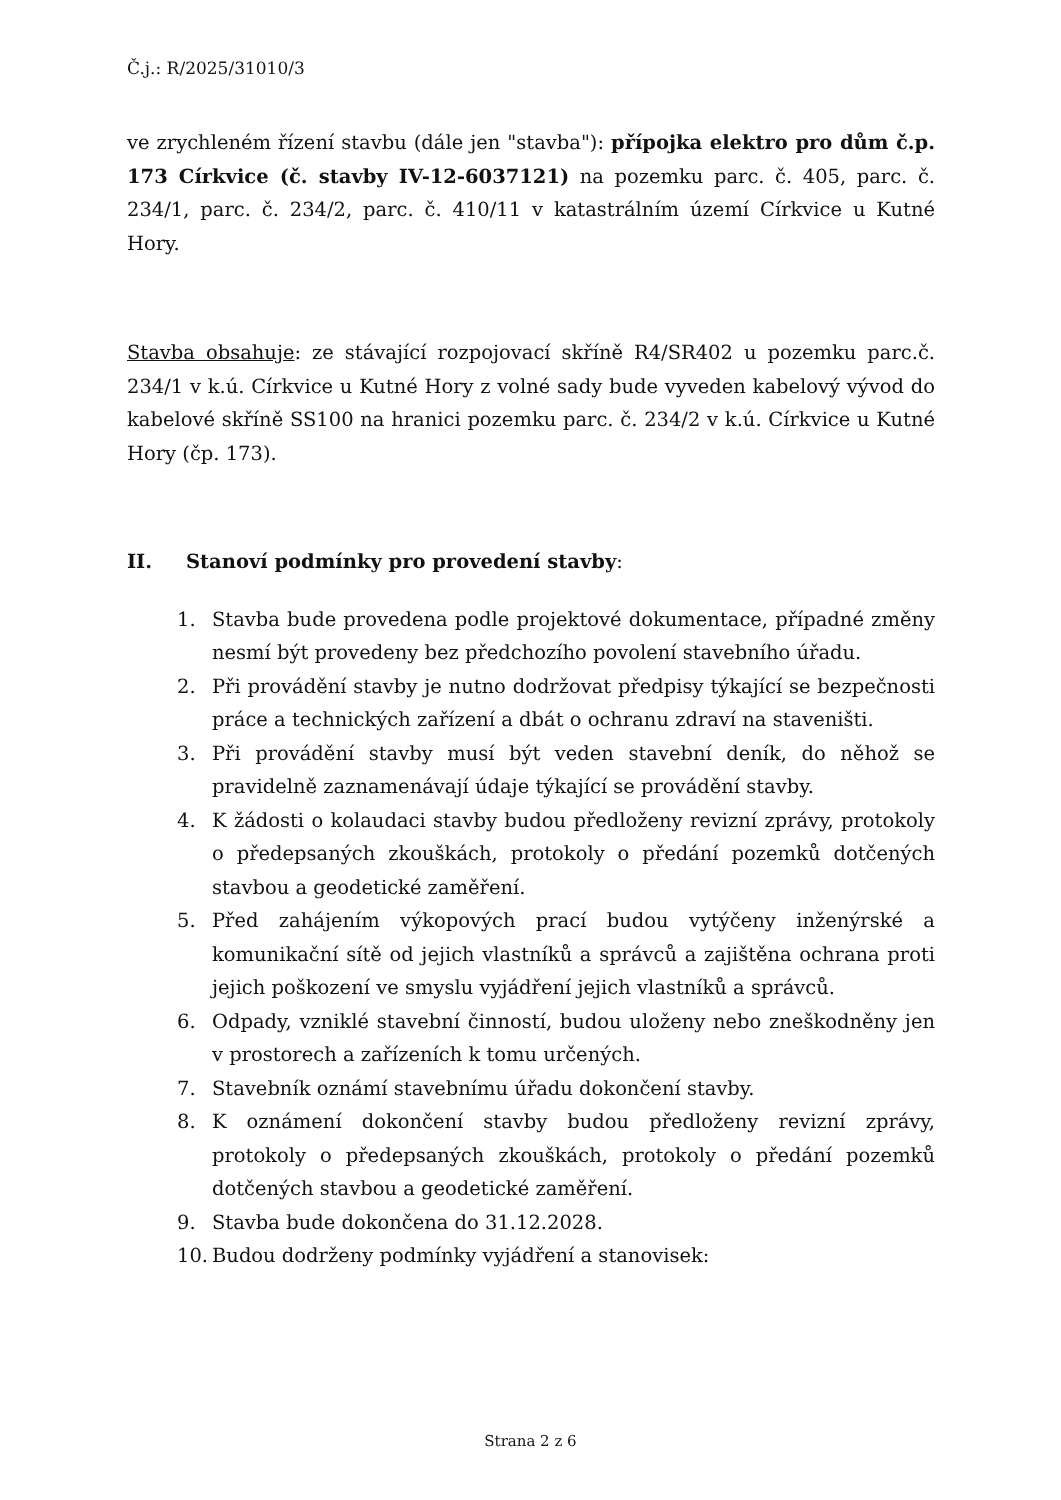Č.j.: R/2025/31010/3
ve zrychleném řízení stavbu (dále jen "stavba"): přípojka elektro pro dům č.p. 173 Církvice (č. stavby IV-12-6037121) na pozemku parc. č. 405, parc. č. 234/1, parc. č. 234/2, parc. č. 410/11 v katastrálním území Církvice u Kutné Hory.
Stavba obsahuje: ze stávající rozpojovací skříně R4/SR402 u pozemku parc.č. 234/1 v k.ú. Církvice u Kutné Hory z volné sady bude vyveden kabelový vývod do kabelové skříně SS100 na hranici pozemku parc. č. 234/2 v k.ú. Církvice u Kutné Hory (čp. 173).
II. Stanoví podmínky pro provedení stavby:
1. Stavba bude provedena podle projektové dokumentace, případné změny nesmí být provedeny bez předchozího povolení stavebního úřadu.
2. Při provádění stavby je nutno dodržovat předpisy týkající se bezpečnosti práce a technických zařízení a dbát o ochranu zdraví na staveništi.
3. Při provádění stavby musí být veden stavební deník, do něhož se pravidelně zaznamenávají údaje týkající se provádění stavby.
4. K žádosti o kolaudaci stavby budou předloženy revizní zprávy, protokoly o předepsaných zkouškách, protokoly o předání pozemků dotčených stavbou a geodetické zaměření.
5. Před zahájením výkopových prací budou vytýčeny inženýrské a komunikační sítě od jejich vlastníků a správců a zajištěna ochrana proti jejich poškození ve smyslu vyjádření jejich vlastníků a správců.
6. Odpady, vzniklé stavební činností, budou uloženy nebo zneškodněny jen v prostorech a zařízeních k tomu určených.
7. Stavebník oznámí stavebnímu úřadu dokončení stavby.
8. K oznámení dokončení stavby budou předloženy revizní zprávy, protokoly o předepsaných zkouškách, protokoly o předání pozemků dotčených stavbou a geodetické zaměření.
9. Stavba bude dokončena do 31.12.2028.
10. Budou dodrženy podmínky vyjádření a stanovisek:
Strana 2 z 6